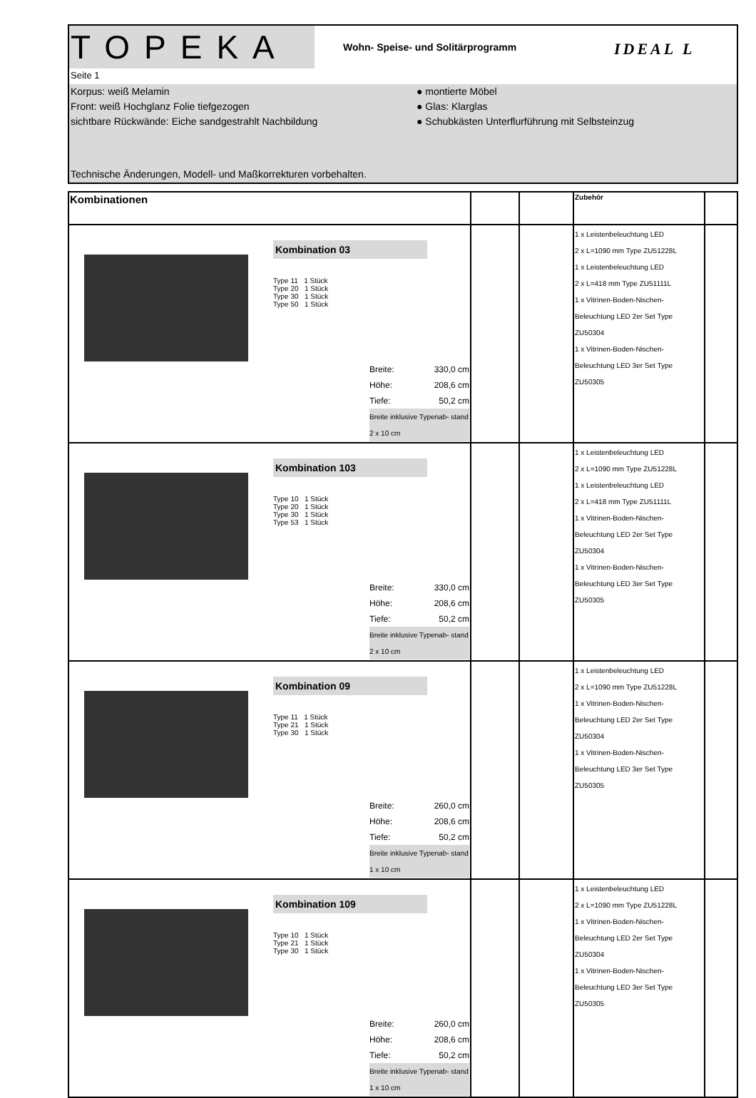TOPEKA
Wohn- Speise- und Solitärprogramm
IDEAL L
Seite 1
Korpus: weiß Melamin ● montierte Möbel
Front: weiß Hochglanz Folie tiefgezogen ● Glas: Klarglas
sichtbare Rückwände: Eiche sandgestrahlt Nachbildung ● Schubkästen Unterflurführung mit Selbsteinzug
Technische Änderungen, Modell- und Maßkorrekturen vorbehalten.
| Kombinationen | | | Zubehör | |
| --- | --- | --- | --- | --- |
| Kombination 03 Type 11 1 Stück Type 20 1 Stück Type 30 1 Stück Type 50 1 Stück Breite: 330,0 cm Höhe: 208,6 cm Tiefe: 50,2 cm Breite inklusive Typenab- stand 2 x 10 cm | | | 1 x Leistenbeleuchtung LED 2 x L=1090 mm Type ZU51228L 1 x Leistenbeleuchtung LED 2 x L=418 mm Type ZU51111L 1 x Vitrinen-Boden-Nischen-Beleuchtung LED 2er Set Type ZU50304 1 x Vitrinen-Boden-Nischen-Beleuchtung LED 3er Set Type ZU50305 | |
| Kombination 103 Type 10 1 Stück Type 20 1 Stück Type 30 1 Stück Type 53 1 Stück Breite: 330,0 cm Höhe: 208,6 cm Tiefe: 50,2 cm Breite inklusive Typenab- stand 2 x 10 cm | | | 1 x Leistenbeleuchtung LED 2 x L=1090 mm Type ZU51228L 1 x Leistenbeleuchtung LED 2 x L=418 mm Type ZU51111L 1 x Vitrinen-Boden-Nischen-Beleuchtung LED 2er Set Type ZU50304 1 x Vitrinen-Boden-Nischen-Beleuchtung LED 3er Set Type ZU50305 | |
| Kombination 09 Type 11 1 Stück Type 21 1 Stück Type 30 1 Stück Breite: 260,0 cm Höhe: 208,6 cm Tiefe: 50,2 cm Breite inklusive Typenab- stand 1 x 10 cm | | | 1 x Leistenbeleuchtung LED 2 x L=1090 mm Type ZU51228L 1 x Vitrinen-Boden-Nischen-Beleuchtung LED 2er Set Type ZU50304 1 x Vitrinen-Boden-Nischen-Beleuchtung LED 3er Set Type ZU50305 | |
| Kombination 109 Type 10 1 Stück Type 21 1 Stück Type 30 1 Stück Breite: 260,0 cm Höhe: 208,6 cm Tiefe: 50,2 cm Breite inklusive Typenab- stand 1 x 10 cm | | | 1 x Leistenbeleuchtung LED 2 x L=1090 mm Type ZU51228L 1 x Vitrinen-Boden-Nischen-Beleuchtung LED 2er Set Type ZU50304 1 x Vitrinen-Boden-Nischen-Beleuchtung LED 3er Set Type ZU50305 | |